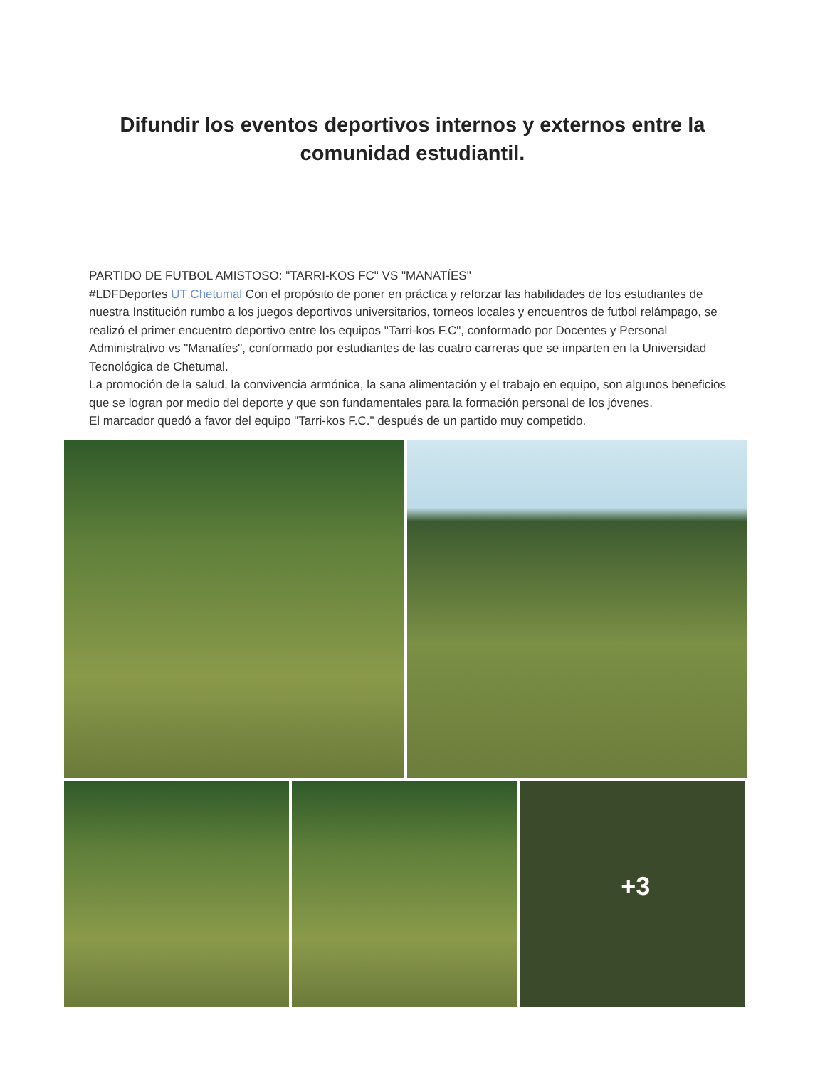Difundir los eventos deportivos internos y externos entre la comunidad estudiantil.
PARTIDO DE FUTBOL AMISTOSO: "TARRI-KOS FC" VS "MANATÍES"
#LDFDeportes UT Chetumal Con el propósito de poner en práctica y reforzar las habilidades de los estudiantes de nuestra Institución rumbo a los juegos deportivos universitarios, torneos locales y encuentros de futbol relámpago, se realizó el primer encuentro deportivo entre los equipos "Tarri-kos F.C", conformado por Docentes y Personal Administrativo vs "Manatíes", conformado por estudiantes de las cuatro carreras que se imparten en la Universidad Tecnológica de Chetumal.
La promoción de la salud, la convivencia armónica, la sana alimentación y el trabajo en equipo, son algunos beneficios que se logran por medio del deporte y que son fundamentales para la formación personal de los jóvenes.
El marcador quedó a favor del equipo "Tarri-kos F.C." después de un partido muy competido.
+3